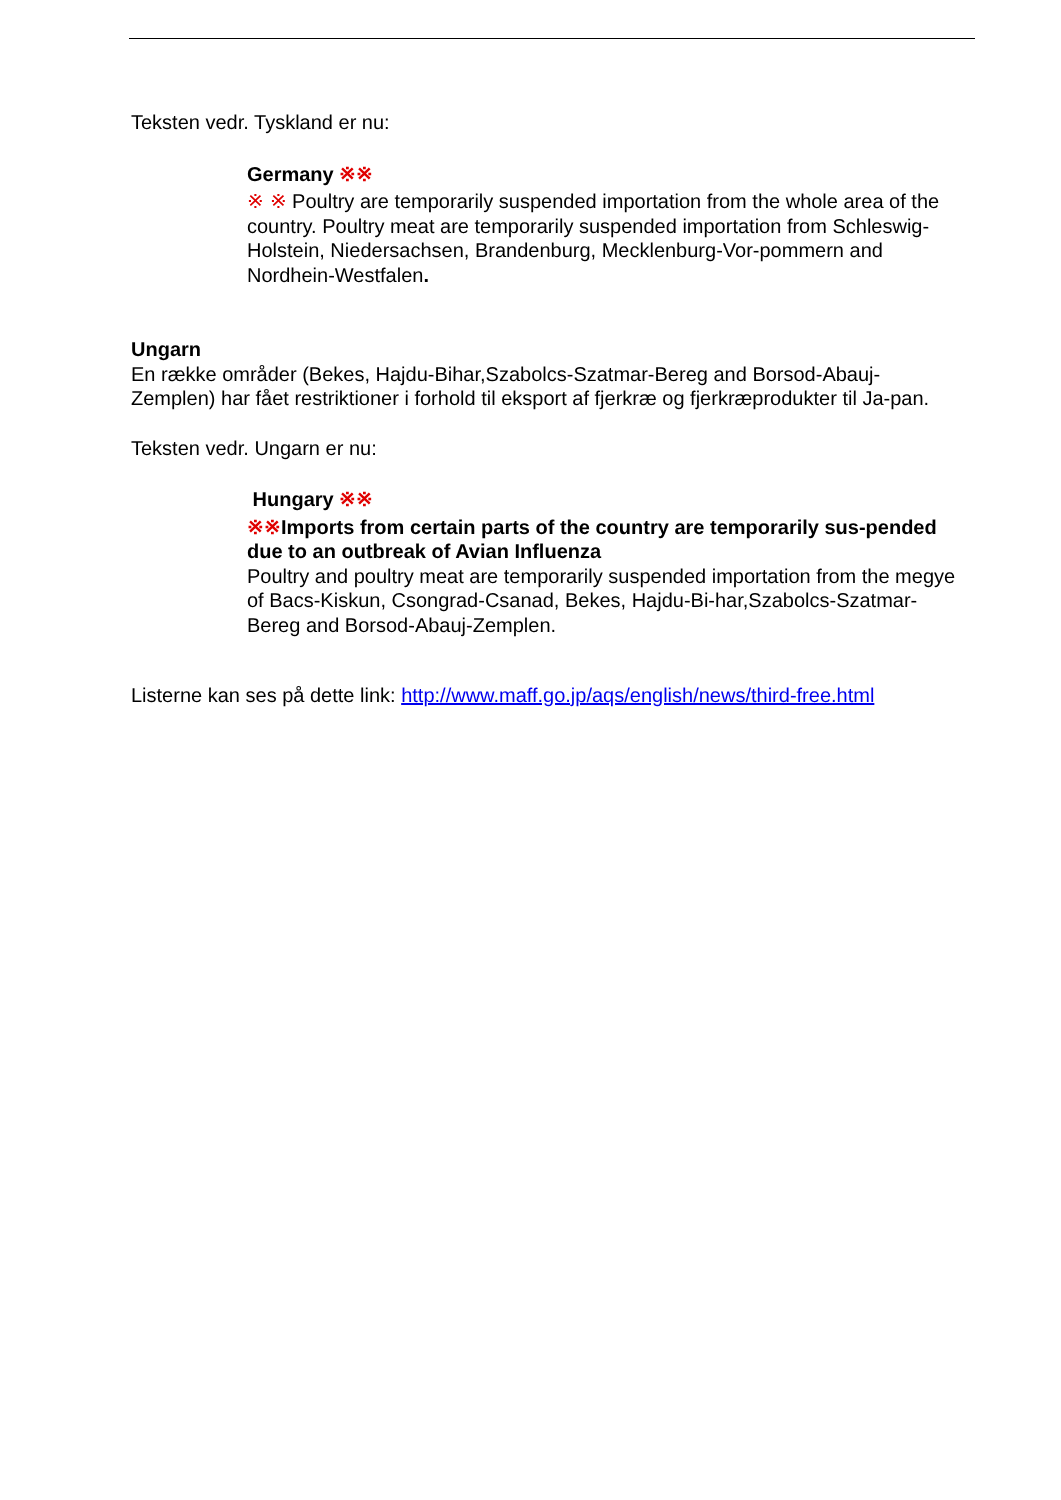Teksten vedr. Tyskland er nu:
Germany ※※
※ ※ Poultry are temporarily suspended importation from the whole area of the country. Poultry meat are temporarily suspended importation from Schleswig-Holstein, Niedersachsen, Brandenburg, Mecklenburg-Vor-pommern and Nordhein-Westfalen.
Ungarn
En række områder (Bekes, Hajdu-Bihar,Szabolcs-Szatmar-Bereg and Borsod-Abauj-Zemplen) har fået restriktioner i forhold til eksport af fjerkræ og fjerkræprodukter til Ja-pan.
Teksten vedr. Ungarn er nu:
Hungary ※※
※※Imports from certain parts of the country are temporarily sus-pended due to an outbreak of Avian Influenza
Poultry and poultry meat are temporarily suspended importation from the megye of Bacs-Kiskun, Csongrad-Csanad, Bekes, Hajdu-Bi-har,Szabolcs-Szatmar-Bereg and Borsod-Abauj-Zemplen.
Listerne kan ses på dette link: http://www.maff.go.jp/aqs/english/news/third-free.html